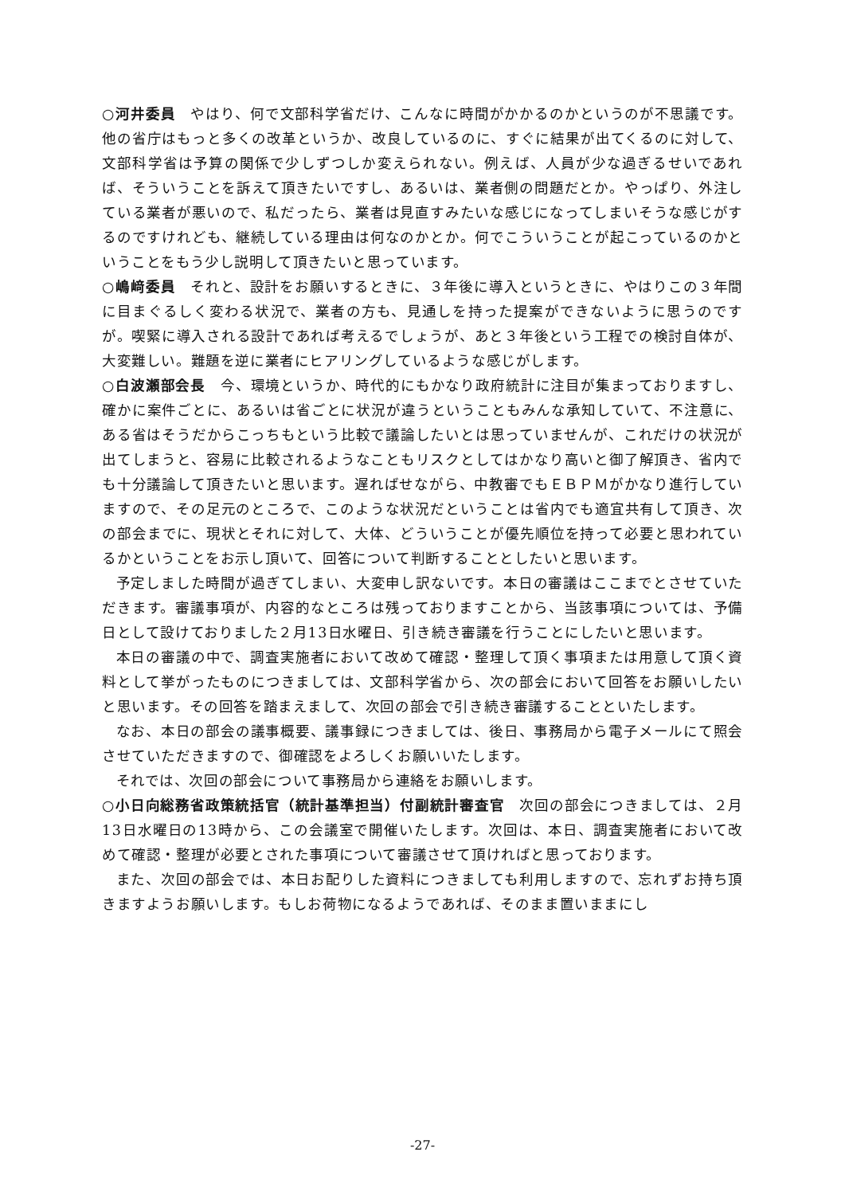○河井委員　やはり、何で文部科学省だけ、こんなに時間がかかるのかというのが不思議です。他の省庁はもっと多くの改革というか、改良しているのに、すぐに結果が出てくるのに対して、文部科学省は予算の関係で少しずつしか変えられない。例えば、人員が少な過ぎるせいであれば、そういうことを訴えて頂きたいですし、あるいは、業者側の問題だとか。やっぱり、外注している業者が悪いので、私だったら、業者は見直すみたいな感じになってしまいそうな感じがするのですけれども、継続している理由は何なのかとか。何でこういうことが起こっているのかということをもう少し説明して頂きたいと思っています。
○嶋﨑委員　それと、設計をお願いするときに、３年後に導入というときに、やはりこの３年間に目まぐるしく変わる状況で、業者の方も、見通しを持った提案ができないように思うのですが。喫緊に導入される設計であれば考えるでしょうが、あと３年後という工程での検討自体が、大変難しい。難題を逆に業者にヒアリングしているような感じがします。
○白波瀬部会長　今、環境というか、時代的にもかなり政府統計に注目が集まっておりますし、確かに案件ごとに、あるいは省ごとに状況が違うということもみんな承知していて、不注意に、ある省はそうだからこっちもという比較で議論したいとは思っていませんが、これだけの状況が出てしまうと、容易に比較されるようなこともリスクとしてはかなり高いと御了解頂き、省内でも十分議論して頂きたいと思います。遅ればせながら、中教審でもＥＢＰＭがかなり進行していますので、その足元のところで、このような状況だということは省内でも適宜共有して頂き、次の部会までに、現状とそれに対して、大体、どういうことが優先順位を持って必要と思われているかということをお示し頂いて、回答について判断することとしたいと思います。
予定しました時間が過ぎてしまい、大変申し訳ないです。本日の審議はここまでとさせていただきます。審議事項が、内容的なところは残っておりますことから、当該事項については、予備日として設けておりました２月13日水曜日、引き続き審議を行うことにしたいと思います。
本日の審議の中で、調査実施者において改めて確認・整理して頂く事項または用意して頂く資料として挙がったものにつきましては、文部科学省から、次の部会において回答をお願いしたいと思います。その回答を踏まえまして、次回の部会で引き続き審議することといたします。
なお、本日の部会の議事概要、議事録につきましては、後日、事務局から電子メールにて照会させていただきますので、御確認をよろしくお願いいたします。
それでは、次回の部会について事務局から連絡をお願いします。
○小日向総務省政策統括官（統計基準担当）付副統計審査官　次回の部会につきましては、２月13日水曜日の13時から、この会議室で開催いたします。次回は、本日、調査実施者において改めて確認・整理が必要とされた事項について審議させて頂ければと思っております。
また、次回の部会では、本日お配りした資料につきましても利用しますので、忘れずお持ち頂きますようお願いします。もしお荷物になるようであれば、そのまま置いままにし
-27-